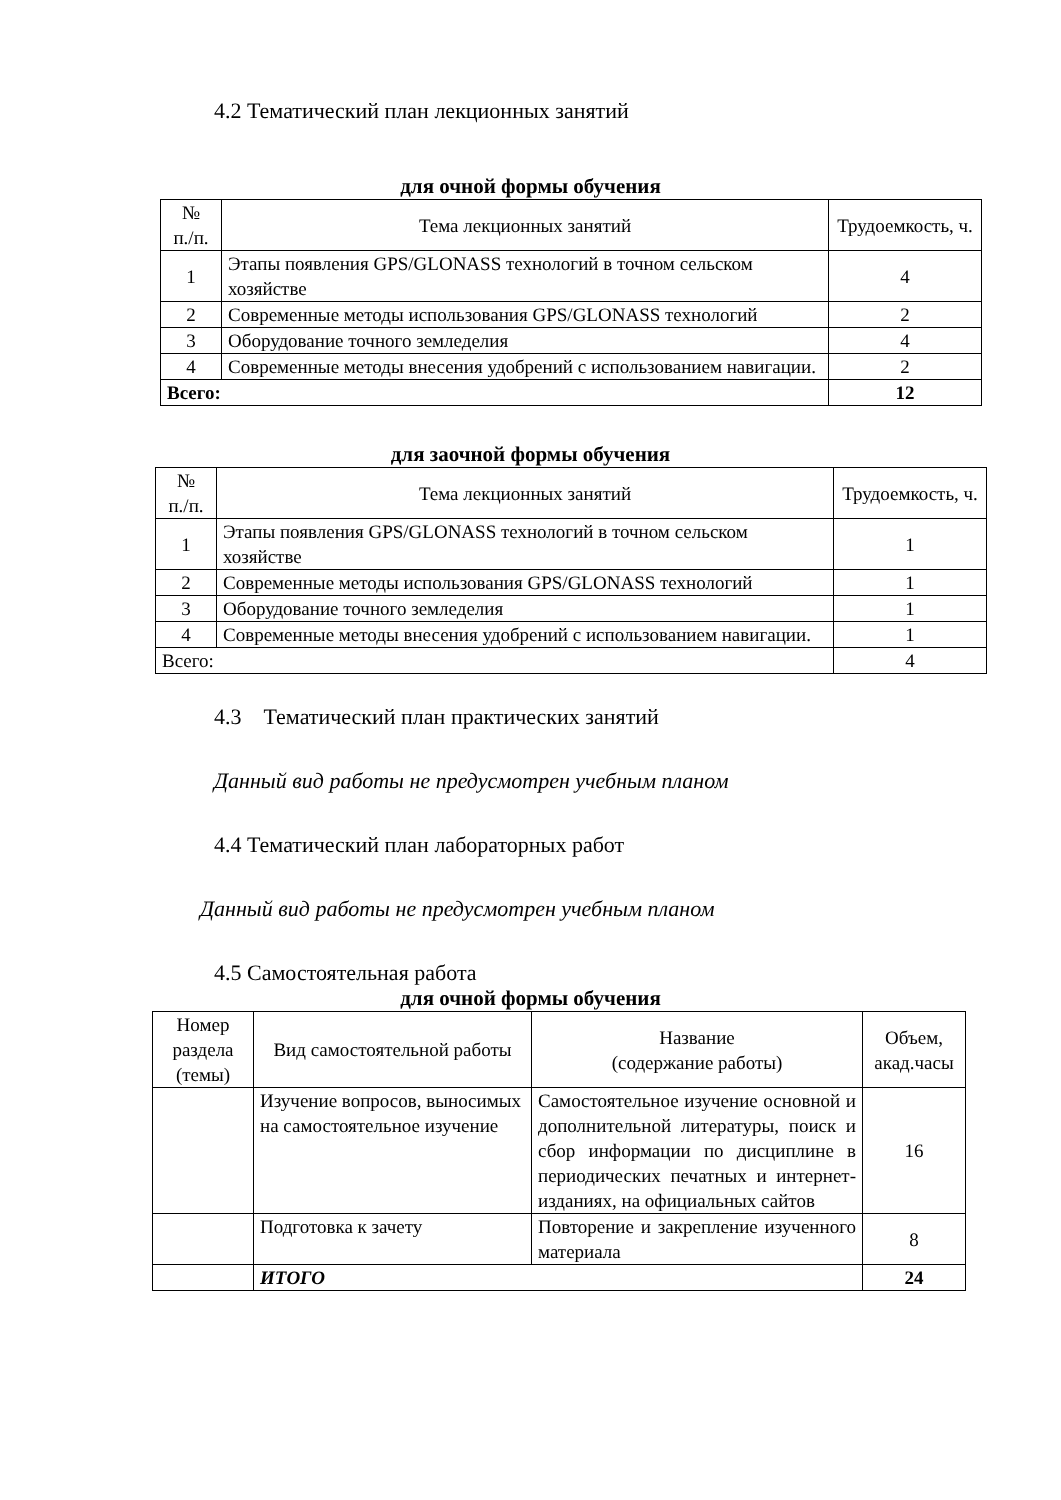4.2 Тематический план лекционных занятий
для очной формы обучения
| № п./п. | Тема лекционных занятий | Трудоемкость, ч. |
| --- | --- | --- |
| 1 | Этапы появления GPS/GLONASS технологий в точном сельском хозяйстве | 4 |
| 2 | Современные методы использования GPS/GLONASS технологий | 2 |
| 3 | Оборудование точного земледелия | 4 |
| 4 | Современные методы внесения удобрений с использованием навигации. | 2 |
| Всего: | | 12 |
для заочной формы обучения
| № п./п. | Тема лекционных занятий | Трудоемкость, ч. |
| --- | --- | --- |
| 1 | Этапы появления GPS/GLONASS технологий в точном сельском хозяйстве | 1 |
| 2 | Современные методы использования GPS/GLONASS технологий | 1 |
| 3 | Оборудование точного земледелия | 1 |
| 4 | Современные методы внесения удобрений с использованием навигации. | 1 |
| Всего: | | 4 |
4.3 Тематический план практических занятий
Данный вид работы не предусмотрен учебным планом
4.4 Тематический план лабораторных работ
Данный вид работы не предусмотрен учебным планом
4.5 Самостоятельная работа
для очной формы обучения
| Номер раздела (темы) | Вид самостоятельной работы | Название (содержание работы) | Объем, акад.часы |
| --- | --- | --- | --- |
| | Изучение вопросов, выносимых на самостоятельное изучение | Самостоятельное изучение основной и дополнительной литературы, поиск и сбор информации по дисциплине в периодических печатных и интернет-изданиях, на официальных сайтов | 16 |
| | Подготовка к зачету | Повторение и закрепление изученного материала | 8 |
| | ИТОГО | | 24 |